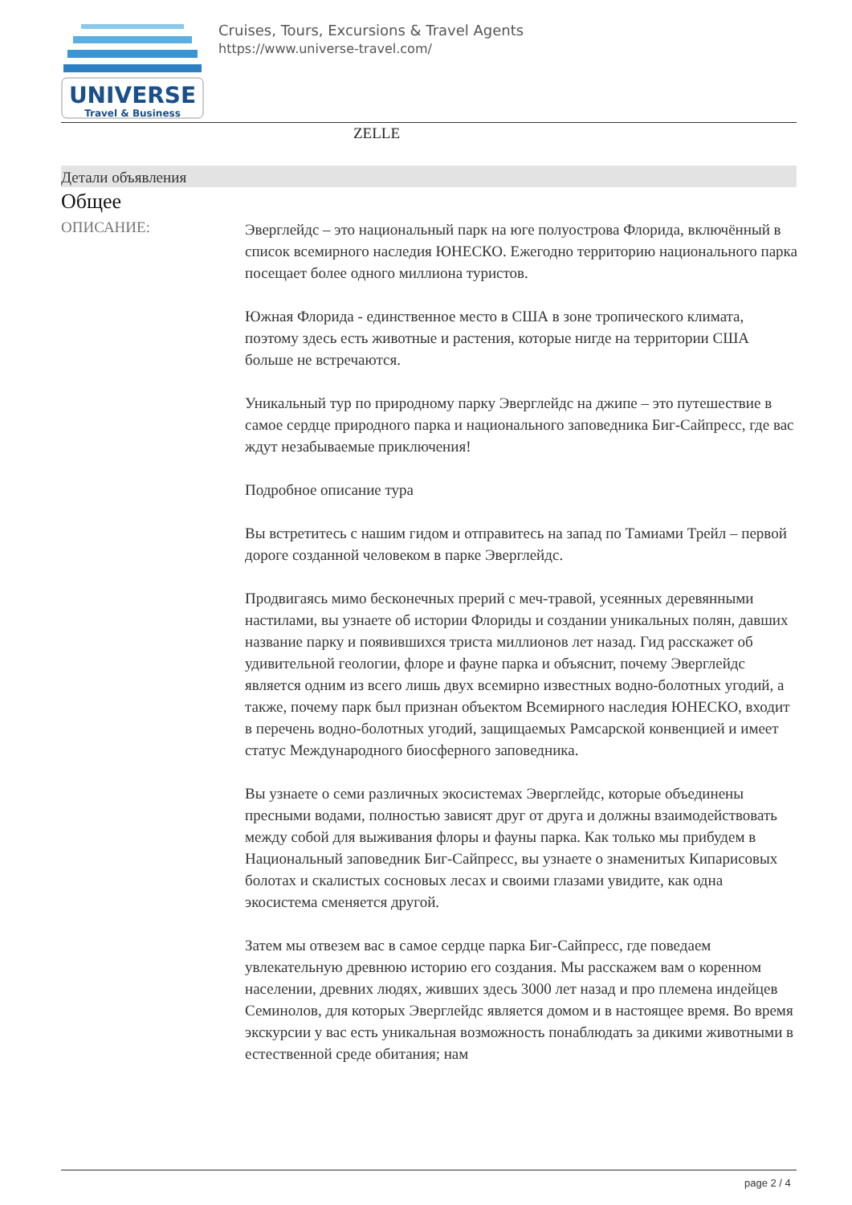UNIVERSE
Travel & Business
Cruises, Tours, Excursions & Travel Agents
https://www.universe-travel.com/
ZELLE
Детали объявления
Общее
ОПИСАНИЕ:
Эверглейдс – это национальный парк на юге полуострова Флорида, включённый в список всемирного наследия ЮНЕСКО. Ежегодно территорию национального парка посещает более одного миллиона туристов.
Южная Флорида - единственное место в США в зоне тропического климата, поэтому здесь есть животные и растения, которые нигде на территории США больше не встречаются.
Уникальный тур по природному парку Эверглейдс на джипе – это путешествие в самое сердце природного парка и национального заповедника Биг-Сайпресс, где вас ждут незабываемые приключения!
Подробное описание тура
Вы встретитесь с нашим гидом и отправитесь на запад по Тамиами Трейл – первой дороге созданной человеком в парке Эверглейдс.
Продвигаясь мимо бесконечных прерий с меч-травой, усеянных деревянными настилами, вы узнаете об истории Флориды и создании уникальных полян, давших название парку и появившихся триста миллионов лет назад. Гид расскажет об удивительной геологии, флоре и фауне парка и объяснит, почему Эверглейдс является одним из всего лишь двух всемирно известных водно-болотных угодий, а также, почему парк был признан объектом Всемирного наследия ЮНЕСКО, входит в перечень водно-болотных угодий, защищаемых Рамсарской конвенцией и имеет статус Международного биосферного заповедника.
Вы узнаете о семи различных экосистемах Эверглейдс, которые объединены пресными водами, полностью зависят друг от друга и должны взаимодействовать между собой для выживания флоры и фауны парка. Как только мы прибудем в Национальный заповедник Биг-Сайпресс, вы узнаете о знаменитых Кипарисовых болотах и скалистых сосновых лесах и своими глазами увидите, как одна экосистема сменяется другой.
Затем мы отвезем вас в самое сердце парка Биг-Сайпресс, где поведаем увлекательную древнюю историю его создания. Мы расскажем вам о коренном населении, древних людях, живших здесь 3000 лет назад и про племена индейцев Семинолов, для которых Эверглейдс является домом и в настоящее время. Во время экскурсии у вас есть уникальная возможность понаблюдать за дикими животными в естественной среде обитания; нам
page 2 / 4